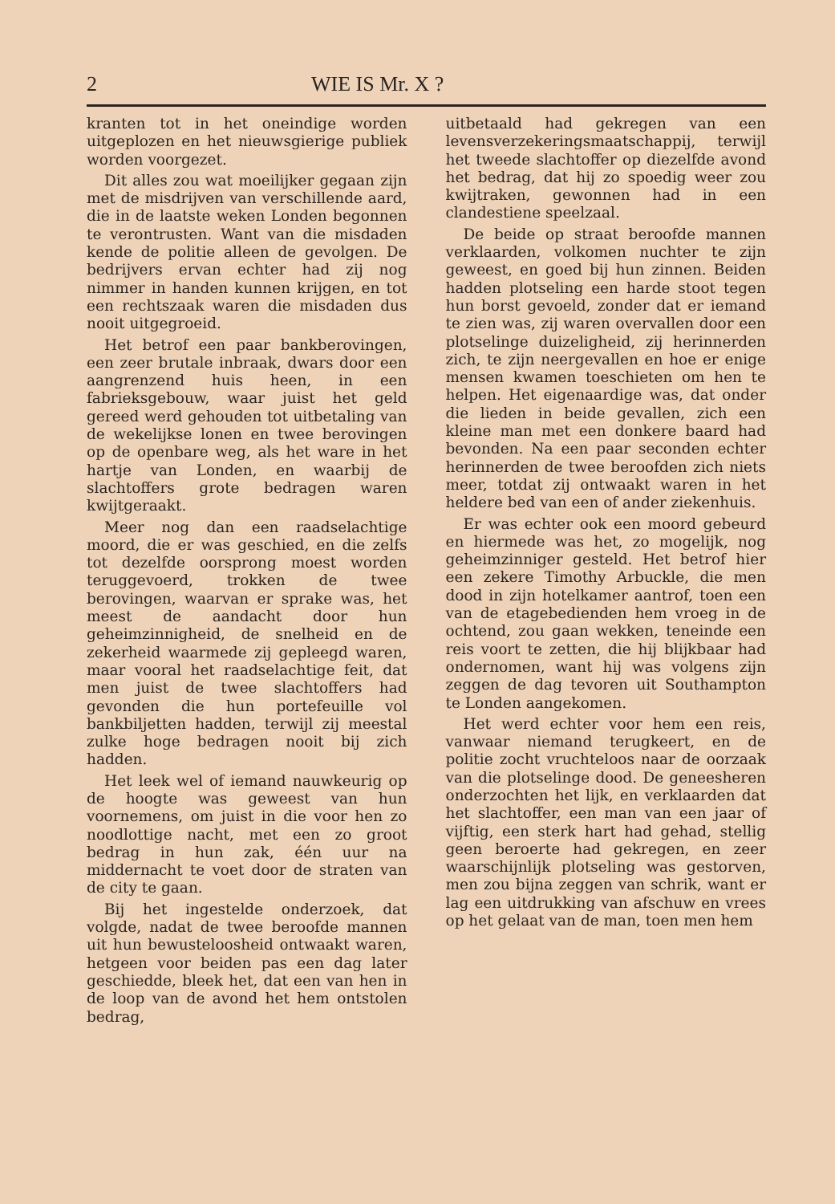2 WIE IS Mr. X ?
kranten tot in het oneindige worden uitgeplozen en het nieuwsgierige publiek worden voorgezet.
Dit alles zou wat moeilijker gegaan zijn met de misdrijven van verschillende aard, die in de laatste weken Londen begonnen te verontrusten. Want van die misdaden kende de politie alleen de gevolgen. De bedrijvers ervan echter had zij nog nimmer in handen kunnen krijgen, en tot een rechtszaak waren die misdaden dus nooit uitgegroeid.
Het betrof een paar bankberovingen, een zeer brutale inbraak, dwars door een aangrenzend huis heen, in een fabrieksgebouw, waar juist het geld gereed werd gehouden tot uitbetaling van de wekelijkse lonen en twee berovingen op de openbare weg, als het ware in het hartje van Londen, en waarbij de slachtoffers grote bedragen waren kwijtgeraakt.
Meer nog dan een raadselachtige moord, die er was geschied, en die zelfs tot dezelfde oorsprong moest worden teruggevoerd, trokken de twee berovingen, waarvan er sprake was, het meest de aandacht door hun geheimzinnigheid, de snelheid en de zekerheid waarmede zij gepleegd waren, maar vooral het raadselachtige feit, dat men juist de twee slachtoffers had gevonden die hun portefeuille vol bankbiljetten hadden, terwijl zij meestal zulke hoge bedragen nooit bij zich hadden.
Het leek wel of iemand nauwkeurig op de hoogte was geweest van hun voornemens, om juist in die voor hen zo noodlottige nacht, met een zo groot bedrag in hun zak, één uur na middernacht te voet door de straten van de city te gaan.
Bij het ingestelde onderzoek, dat volgde, nadat de twee beroofde mannen uit hun bewusteloosheid ontwaakt waren, hetgeen voor beiden pas een dag later geschiedde, bleek het, dat een van hen in de loop van de avond het hem ontstolen bedrag,
uitbetaald had gekregen van een levensverzekeringsmaatschappij, terwijl het tweede slachtoffer op diezelfde avond het bedrag, dat hij zo spoedig weer zou kwijtraken, gewonnen had in een clandestiene speelzaal.
De beide op straat beroofde mannen verklaarden, volkomen nuchter te zijn geweest, en goed bij hun zinnen. Beiden hadden plotseling een harde stoot tegen hun borst gevoeld, zonder dat er iemand te zien was, zij waren overvallen door een plotselinge duizeligheid, zij herinnerden zich, te zijn neergevallen en hoe er enige mensen kwamen toeschieten om hen te helpen. Het eigenaardige was, dat onder die lieden in beide gevallen, zich een kleine man met een donkere baard had bevonden. Na een paar seconden echter herinnerden de twee beroofden zich niets meer, totdat zij ontwaakt waren in het heldere bed van een of ander ziekenhuis.
Er was echter ook een moord gebeurd en hiermede was het, zo mogelijk, nog geheimzinniger gesteld. Het betrof hier een zekere Timothy Arbuckle, die men dood in zijn hotelkamer aantrof, toen een van de etagebedienden hem vroeg in de ochtend, zou gaan wekken, teneinde een reis voort te zetten, die hij blijkbaar had ondernomen, want hij was volgens zijn zeggen de dag tevoren uit Southampton te Londen aangekomen.
Het werd echter voor hem een reis, vanwaar niemand terugkeert, en de politie zocht vruchteloos naar de oorzaak van die plotselinge dood. De geneesheren onderzochten het lijk, en verklaarden dat het slachtoffer, een man van een jaar of vijftig, een sterk hart had gehad, stellig geen beroerte had gekregen, en zeer waarschijnlijk plotseling was gestorven, men zou bijna zeggen van schrik, want er lag een uitdrukking van afschuw en vrees op het gelaat van de man, toen men hem